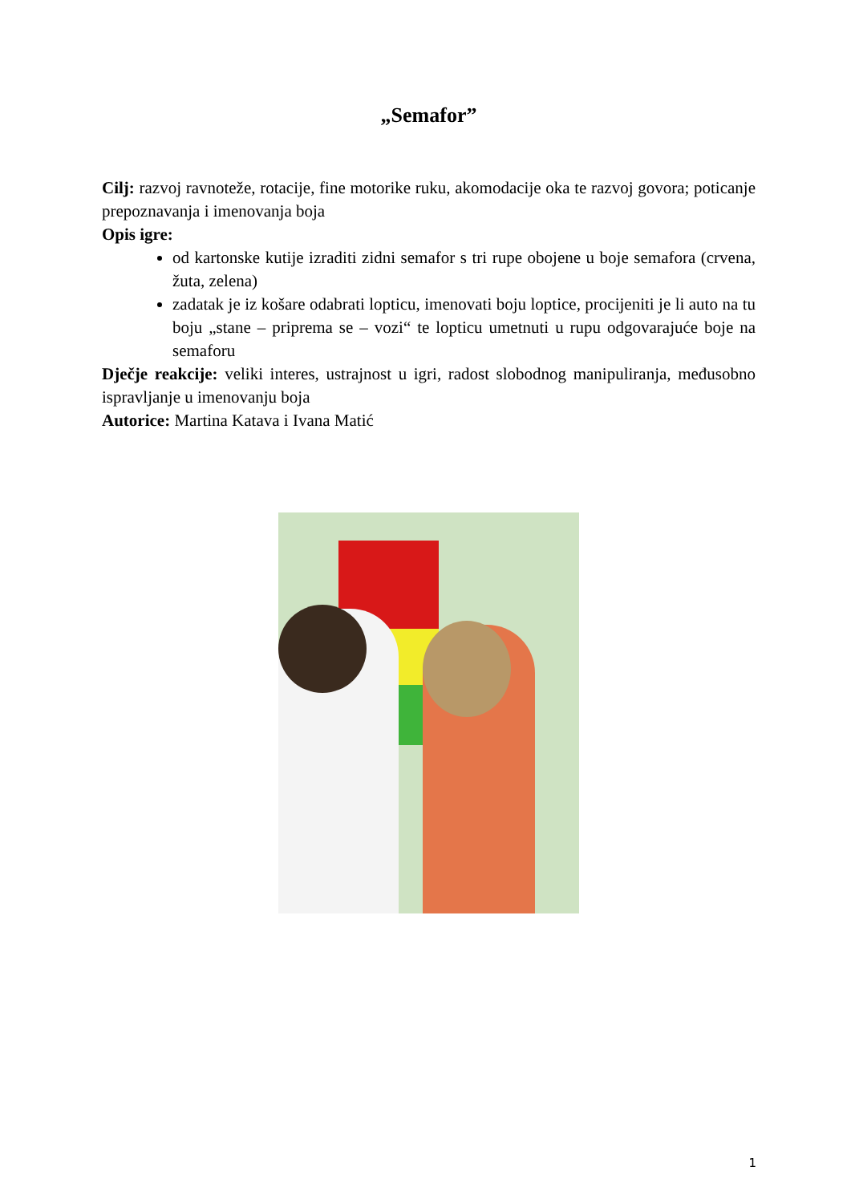„Semafor”
Cilj: razvoj ravnoteže, rotacije, fine motorike ruku, akomodacije oka te razvoj govora; poticanje prepoznavanja i imenovanja boja
Opis igre:
od kartonske kutije izraditi zidni semafor s tri rupe obojene u boje semafora (crvena, žuta, zelena)
zadatak je iz košare odabrati lopticu, imenovati boju loptice, procijeniti je li auto na tu boju „stane – priprema se – vozi“ te lopticu umetnuti u rupu odgovarajuće boje na semaforu
Dječje reakcije: veliki interes, ustrajnost u igri, radost slobodnog manipuliranja, međusobno ispravljanje u imenovanju boja
Autorice: Martina Katava i Ivana Matić
1